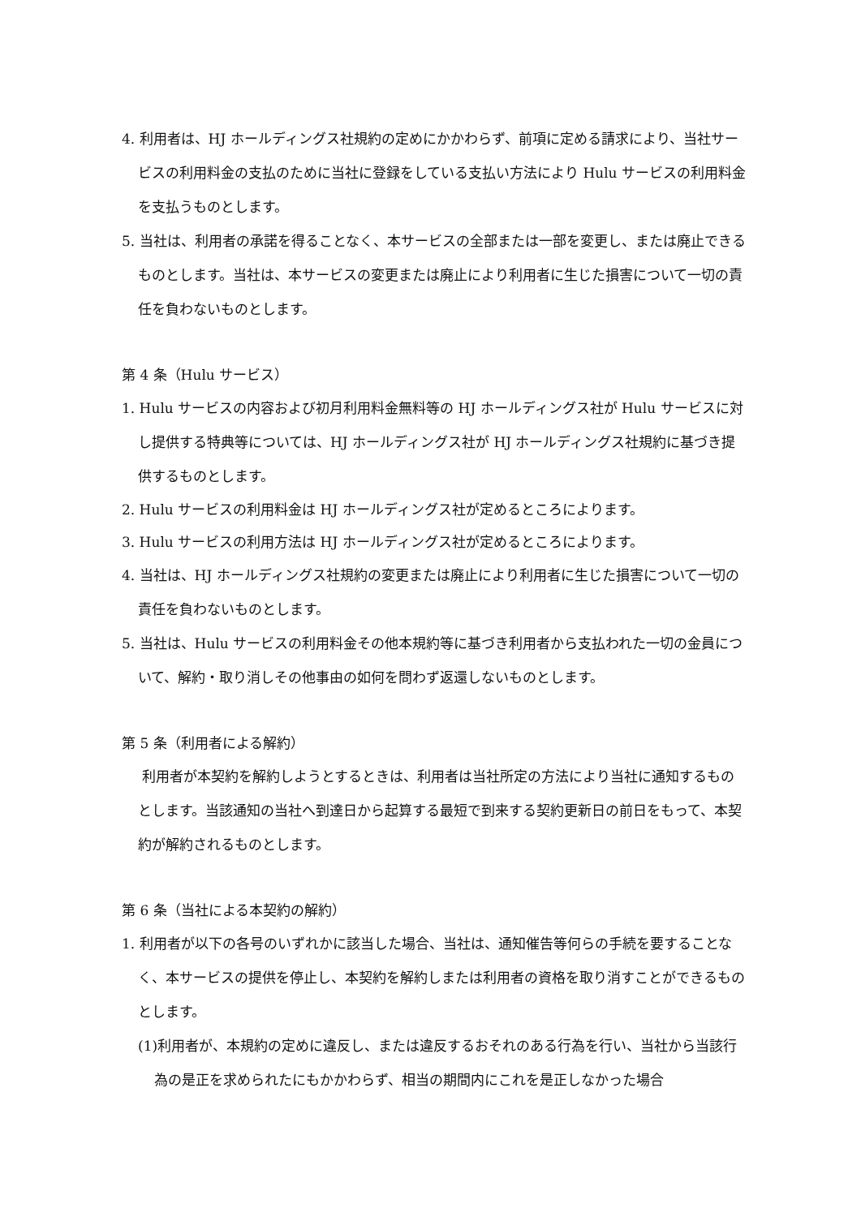4. 利用者は、HJ ホールディングス社規約の定めにかかわらず、前項に定める請求により、当社サービスの利用料金の支払のために当社に登録をしている支払い方法により Hulu サービスの利用料金を支払うものとします。
5. 当社は、利用者の承諾を得ることなく、本サービスの全部または一部を変更し、または廃止できるものとします。当社は、本サービスの変更または廃止により利用者に生じた損害について一切の責任を負わないものとします。
第 4 条（Hulu サービス）
1. Hulu サービスの内容および初月利用料金無料等の HJ ホールディングス社が Hulu サービスに対し提供する特典等については、HJ ホールディングス社が HJ ホールディングス社規約に基づき提供するものとします。
2. Hulu サービスの利用料金は HJ ホールディングス社が定めるところによります。
3. Hulu サービスの利用方法は HJ ホールディングス社が定めるところによります。
4. 当社は、HJ ホールディングス社規約の変更または廃止により利用者に生じた損害について一切の責任を負わないものとします。
5. 当社は、Hulu サービスの利用料金その他本規約等に基づき利用者から支払われた一切の金員について、解約・取り消しその他事由の如何を問わず返還しないものとします。
第 5 条（利用者による解約）
利用者が本契約を解約しようとするときは、利用者は当社所定の方法により当社に通知するものとします。当該通知の当社へ到達日から起算する最短で到来する契約更新日の前日をもって、本契約が解約されるものとします。
第 6 条（当社による本契約の解約）
1. 利用者が以下の各号のいずれかに該当した場合、当社は、通知催告等何らの手続を要することなく、本サービスの提供を停止し、本契約を解約しまたは利用者の資格を取り消すことができるものとします。
(1)利用者が、本規約の定めに違反し、または違反するおそれのある行為を行い、当社から当該行為の是正を求められたにもかかわらず、相当の期間内にこれを是正しなかった場合